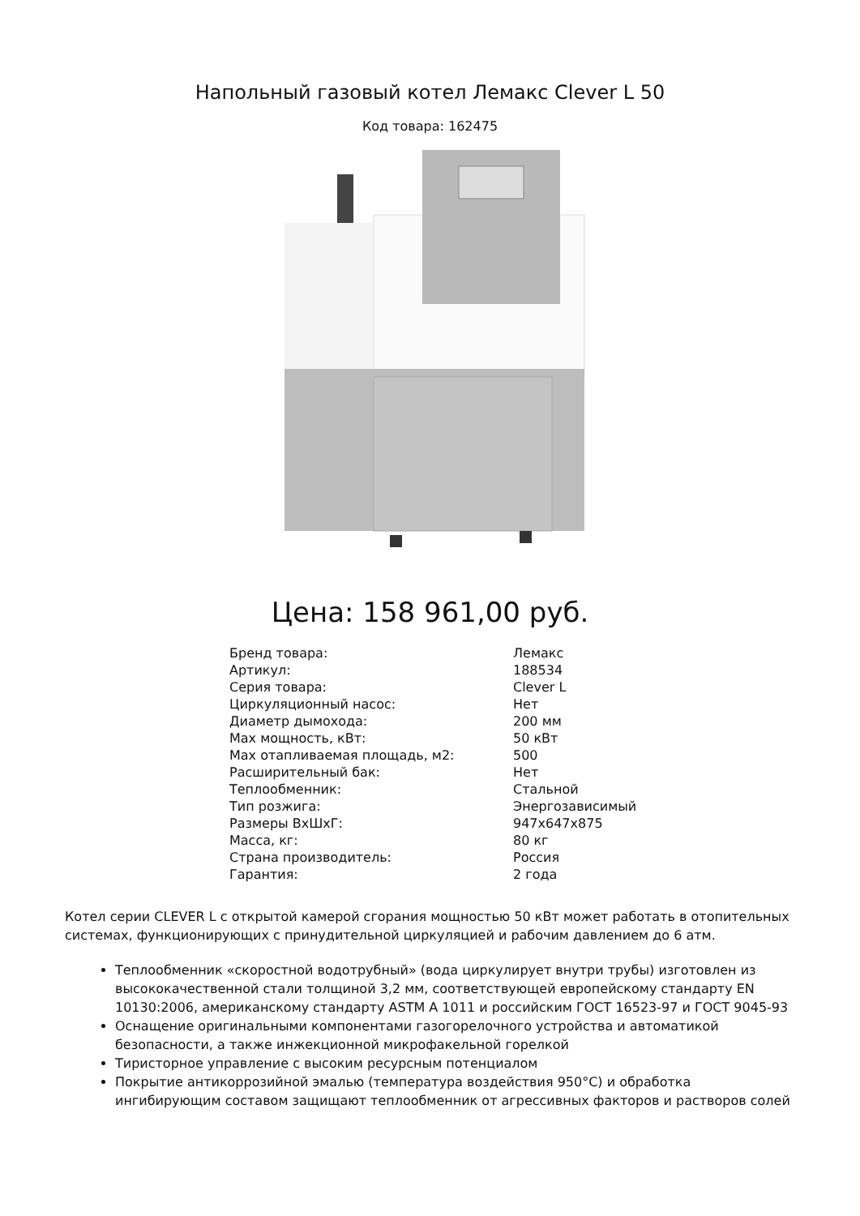Напольный газовый котел Лемакс Clever L 50
Код товара: 162475
Цена: 158 961,00 руб.
| Бренд товара: | Лемакс |
| Артикул: | 188534 |
| Серия товара: | Clever L |
| Циркуляционный насос: | Нет |
| Диаметр дымохода: | 200 мм |
| Max мощность, кВт: | 50 кВт |
| Max отапливаемая площадь, м2: | 500 |
| Расширительный бак: | Нет |
| Теплообменник: | Стальной |
| Тип розжига: | Энергозависимый |
| Размеры ВхШхГ: | 947x647x875 |
| Масса, кг: | 80 кг |
| Страна производитель: | Россия |
| Гарантия: | 2 года |
Котел серии CLEVER L с открытой камерой сгорания мощностью 50 кВт может работать в отопительных системах, функционирующих с принудительной циркуляцией и рабочим давлением до 6 атм.
Теплообменник «скоростной водотрубный» (вода циркулирует внутри трубы) изготовлен из высококачественной стали толщиной 3,2 мм, соответствующей европейскому стандарту EN 10130:2006, американскому стандарту ASTM A 1011 и российским ГОСТ 16523-97 и ГОСТ 9045-93
Оснащение оригинальными компонентами газогорелочного устройства и автоматикой безопасности, а также инжекционной микрофакельной горелкой
Тиристорное управление с высоким ресурсным потенциалом
Покрытие антикоррозийной эмалью (температура воздействия 950°С) и обработка ингибирующим составом защищают теплообменник от агрессивных факторов и растворов солей